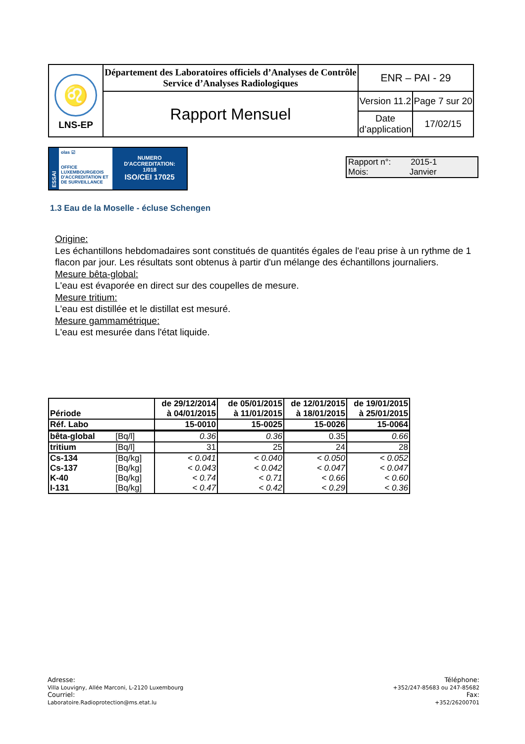| ♌ LNS-EP | Département des Laboratoires officiels d’Analyses de Contrôle Service d’Analyses Radiologiques | ENR – PAI - 29 | |
| | Rapport Mensuel | Version 11.2 | Page 7 sur 20 |
| | | Date d’application | 17/02/15 |
ESSAI
olas ☑
OFFICE LUXEMBOURGEOIS D'ACCREDITATION ET DE SURVEILLANCE
NUMERO D'ACCREDITATION:
1/018
ISO/CEI 17025
Rapport n°: 2015-1
Mois: Janvier
1.3 Eau de la Moselle - écluse Schengen
Origine:
Les échantillons hebdomadaires sont constitués de quantités égales de l'eau prise à un rythme de 1 flacon par jour. Les résultats sont obtenus à partir d'un mélange des échantillons journaliers.
Mesure bêta-global:
L'eau est évaporée en direct sur des coupelles de mesure.
Mesure tritium:
L'eau est distillée et le distillat est mesuré.
Mesure gammamétrique:
L'eau est mesurée dans l'état liquide.
| Période | | de 29/12/2014 à 04/01/2015 | de 05/01/2015 à 11/01/2015 | de 12/01/2015 à 18/01/2015 | de 19/01/2015 à 25/01/2015 |
| Réf. Labo | | 15-0010 | 15-0025 | 15-0026 | 15-0064 |
| bêta-global | [Bq/l] | 0.36 | 0.36 | 0.35 | 0.66 |
| tritium | [Bq/l] | 31 | 25 | 24 | 28 |
| Cs-134 | [Bq/kg] | < 0.041 | < 0.040 | < 0.050 | < 0.052 |
| Cs-137 | [Bq/kg] | < 0.043 | < 0.042 | < 0.047 | < 0.047 |
| K-40 | [Bq/kg] | < 0.74 | < 0.71 | < 0.66 | < 0.60 |
| I-131 | [Bq/kg] | < 0.47 | < 0.42 | < 0.29 | < 0.36 |
Adresse:
Villa Louvigny, Allée Marconi, L-2120 Luxembourg
Courriel:
Laboratoire.Radioprotection@ms.etat.lu
Téléphone:
+352/247-85683 ou 247-85682
Fax:
+352/26200701